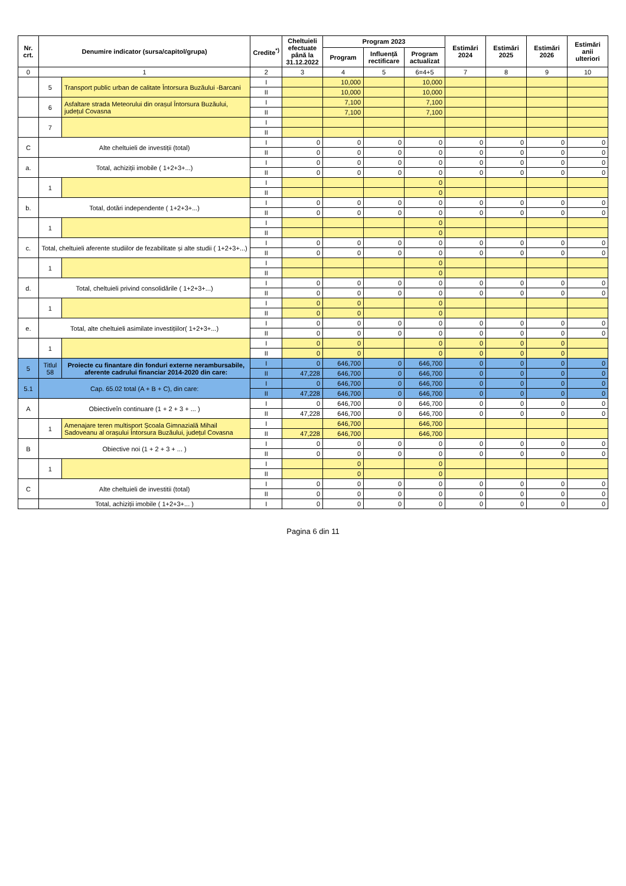| Nr. crt. | Denumire indicator (sursa/capitol/grupa) | | Credite<sup>*)</sup> | Cheltuieli efectuate până la 31.12.2022 | Program 2023 | | | Estimări 2024 | Estimări 2025 | Estimări 2026 | Estimări anii ulteriori |
| --- | --- | --- | --- | --- | --- | --- | --- | --- | --- | --- | --- |
| | | | | | Program | Influență rectificare | Program actualizat | | | | |
| 0 | 1 | | 2 | 3 | 4 | 5 | 6=4+5 | 7 | 8 | 9 | 10 |
| | 5 | Transport public urban de calitate Întorsura Buzăului -Barcani | I | | 10,000 | | 10,000 | | | | |
| | | | II | | 10,000 | | 10,000 | | | | |
| | 6 | Asfaltare strada Meteorului din orașul Întorsura Buzăului, județul Covasna | I | | 7,100 | | 7,100 | | | | |
| | | | II | | 7,100 | | 7,100 | | | | |
| | 7 | | I | | | | | | | | |
| | | | II | | | | | | | | |
| C | Alte cheltuieli de investiții (total) | | I | 0 | 0 | 0 | 0 | 0 | 0 | 0 | 0 |
| | | | II | 0 | 0 | 0 | 0 | 0 | 0 | 0 | 0 |
| a. | Total, achiziții imobile ( 1+2+3+...) | | I | 0 | 0 | 0 | 0 | 0 | 0 | 0 | 0 |
| | | | II | 0 | 0 | 0 | 0 | 0 | 0 | 0 | 0 |
| | 1 | | I | | | | 0 | | | | |
| | | | II | | | | 0 | | | | |
| b. | Total, dotări independente ( 1+2+3+...) | | I | 0 | 0 | 0 | 0 | 0 | 0 | 0 | 0 |
| | | | II | 0 | 0 | 0 | 0 | 0 | 0 | 0 | 0 |
| | 1 | | I | | | | 0 | | | | |
| | | | II | | | | 0 | | | | |
| c. | Total, cheltuieli aferente studiilor de fezabilitate și alte studii ( 1+2+3+...) | | I | 0 | 0 | 0 | 0 | 0 | 0 | 0 | 0 |
| | | | II | 0 | 0 | 0 | 0 | 0 | 0 | 0 | 0 |
| | 1 | | I | | | | 0 | | | | |
| | | | II | | | | 0 | | | | |
| d. | Total, cheltuieli privind consolidările ( 1+2+3+...) | | I | 0 | 0 | 0 | 0 | 0 | 0 | 0 | 0 |
| | | | II | 0 | 0 | 0 | 0 | 0 | 0 | 0 | 0 |
| | 1 | | I | 0 | 0 | | 0 | | | | |
| | | | II | 0 | 0 | | 0 | | | | |
| e. | Total, alte cheltuieli asimilate investițiilor( 1+2+3+...) | | I | 0 | 0 | 0 | 0 | 0 | 0 | 0 | 0 |
| | | | II | 0 | 0 | 0 | 0 | 0 | 0 | 0 | 0 |
| | 1 | | I | 0 | 0 | | 0 | 0 | 0 | 0 | |
| | | | II | 0 | 0 | | 0 | 0 | 0 | 0 | |
| 5 | Titlul 58 | Proiecte cu finantare din fonduri externe nerambursabile, aferente cadrului financiar 2014-2020 din care: | I | 0 | 646,700 | 0 | 646,700 | 0 | 0 | 0 | 0 |
| | | | II | 47,228 | 646,700 | 0 | 646,700 | 0 | 0 | 0 | 0 |
| 5.1 | Cap. 65.02 total (A + B + C), din care: | | I | 0 | 646,700 | 0 | 646,700 | 0 | 0 | 0 | 0 |
| | | | II | 47,228 | 646,700 | 0 | 646,700 | 0 | 0 | 0 | 0 |
| A | Obiectiveîn continuare (1 + 2 + 3 + ... ) | | I | 0 | 646,700 | 0 | 646,700 | 0 | 0 | 0 | 0 |
| | | | II | 47,228 | 646,700 | 0 | 646,700 | 0 | 0 | 0 | 0 |
| | 1 | Amenajare teren multisport Școala Gimnazială Mihail Sadoveanu al orașului Întorsura Buzăului, județul Covasna | I | | 646,700 | | 646,700 | | | | |
| | | | II | 47,228 | 646,700 | | 646,700 | | | | |
| B | Obiective noi (1 + 2 + 3 + ... ) | | I | 0 | 0 | 0 | 0 | 0 | 0 | 0 | 0 |
| | | | II | 0 | 0 | 0 | 0 | 0 | 0 | 0 | 0 |
| | 1 | | I | | 0 | | 0 | | | | |
| | | | II | | 0 | | 0 | | | | |
| C | Alte cheltuieli de investitii (total) | | I | 0 | 0 | 0 | 0 | 0 | 0 | 0 | 0 |
| | | | II | 0 | 0 | 0 | 0 | 0 | 0 | 0 | 0 |
| | Total, achiziții imobile ( 1+2+3+... ) | | I | 0 | 0 | 0 | 0 | 0 | 0 | 0 | 0 |
Pagina 6 din 11